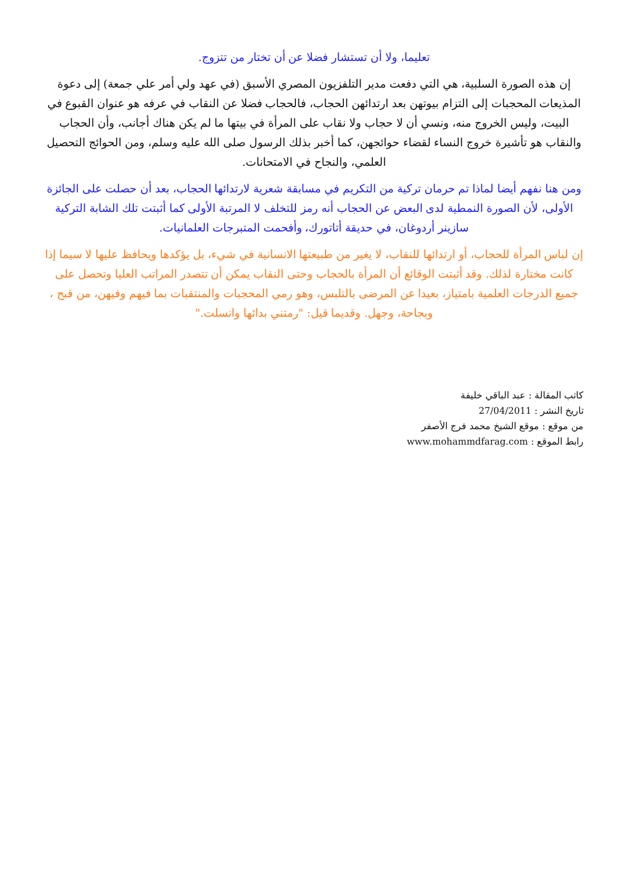تعليما، ولا أن تستشار فضلا عن أن تختار من تتزوج.
إن هذه الصورة السلبية، هي التي دفعت مدير التلفزيون المصري الأسبق (في عهد ولي أمر علي جمعة) إلى دعوة المذيعات المحجبات إلى التزام بيوتهن بعد ارتدائهن الحجاب، فالحجاب فضلا عن النقاب في عرفه هو عنوان القبوع في البيت، وليس الخروج منه، ونسي أن لا حجاب ولا نقاب على المرأة في بيتها ما لم يكن هناك أجانب، وأن الحجاب والنقاب هو تأشيرة خروج النساء لقضاء حوائجهن، كما أخبر بذلك الرسول صلى الله عليه وسلم، ومن الحوائج التحصيل العلمي، والنجاح في الامتحانات.
ومن هنا نفهم أيضا لماذا تم حرمان تركية من التكريم في مسابقة شعرية لارتدائها الحجاب، بعد أن حصلت على الجائزة الأولى، لأن الصورة النمطية لدى البعض عن الحجاب أنه رمز للتخلف لا المرتبة الأولى كما أثبتت تلك الشابة التركية سازينر أردوغان، في حديقة أتاتورك، وأفحمت المتبرجات العلمانيات.
إن لباس المرأة للحجاب، أو ارتدائها للنقاب، لا يغير من طبيعتها الانسانية في شيء، بل يؤكدها ويحافظ عليها لا سيما إذا كانت مختارة لذلك. وقد أثبتت الوقائع أن المرأة بالحجاب وحتى النقاب يمكن أن تتصدر المراتب العليا وتحصل على جميع الدرجات العلمية بامتياز، بعيدا عن المرضى بالتلبس، وهو رمي المحجبات والمنتقبات بما فيهم وفيهن، من قبح ، وبجاحة، وجهل. وقديما قيل: "رمتني بدائها وانسلت."
كاتب المقالة : عبد الباقي خليفة
تاريخ النشر : 27/04/2011
من موقع : موقع الشيخ محمد فرج الأصفر
رابط الموقع : www.mohammdfarag.com